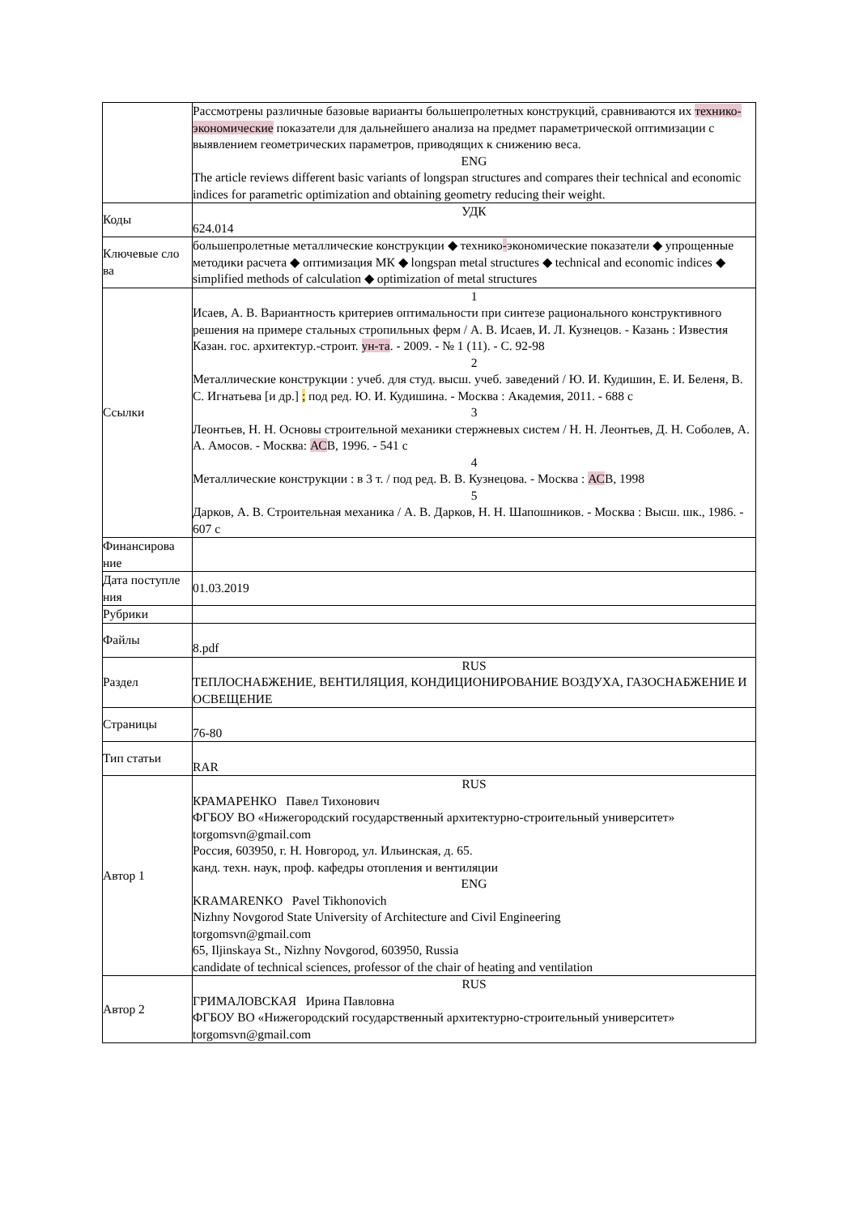| | Рассмотрены различные базовые варианты большепролетных конструкций, сравниваются их технико-экономические показатели для дальнейшего анализа на предмет параметрической оптимизации с выявлением геометрических параметров, приводящих к снижению веса. ENG The article reviews different basic variants of longspan structures and compares their technical and economic indices for parametric optimization and obtaining geometry reducing their weight. |
| Коды | УДК 624.014 |
| Ключевые сло ва | большепролетные металлические конструкции ◆ технико - экономические показатели ◆ упрощенные методики расчета ◆ оптимизация МК ◆ longspan metal structures ◆ technical and economic indices ◆ simplified methods of calculation ◆ optimization of metal structures |
| Ссылки | 1 Исаев, А. В. Вариантность критериев оптимальности при синтезе рационального конструктивного решения на примере стальных стропильных ферм / А. В. Исаев, И. Л. Кузнецов. - Казань : Известия Казан. гос. архитектур.-строит. ун-та . - 2009. - № 1 (11). - С. 92-98 2 Металлические конструкции : учеб. для студ. высш. учеб. заведений / Ю. И. Кудишин, Е. И. Беленя, В. С. Игнатьева [и др.] ; под ред. Ю. И. Кудишина. - Москва : Академия, 2011. - 688 с 3 Леонтьев, Н. Н. Основы строительной механики стержневых систем / Н. Н. Леонтьев, Д. Н. Соболев, А. А. Амосов. - Москва: АС В, 1996. - 541 с 4 Металлические конструкции : в 3 т. / под ред. В. В. Кузнецова. - Москва : АС В, 1998 5 Дарков, А. В. Строительная механика / А. В. Дарков, Н. Н. Шапошников. - Москва : Высш. шк., 1986. - 607 с |
| Финансирова ние | |
| Дата поступле ния | 01.03.2019 |
| Рубрики | |
| Файлы | 8.pdf |
| Раздел | RUS ТЕПЛОСНАБЖЕНИЕ, ВЕНТИЛЯЦИЯ, КОНДИЦИОНИРОВАНИЕ ВОЗДУХА, ГАЗОСНАБЖЕНИЕ И ОСВЕЩЕНИЕ |
| Страницы | 76-80 |
| Тип статьи | RAR |
| Автор 1 | RUS КРАМАРЕНКО Павел Тихонович ФГБОУ ВО «Нижегородский государственный архитектурно-строительный университет» torgomsvn@gmail.com Россия, 603950, г. Н. Новгород, ул. Ильинская, д. 65. канд. техн. наук, проф. кафедры отопления и вентиляции ENG KRAMARENKO Pavel Tikhonovich Nizhny Novgorod State University of Architecture and Civil Engineering torgomsvn@gmail.com 65, Iljinskaya St., Nizhny Novgorod, 603950, Russia candidate of technical sciences, professor of the chair of heating and ventilation |
| Автор 2 | RUS ГРИМАЛОВСКАЯ Ирина Павловна ФГБОУ ВО «Нижегородский государственный архитектурно-строительный университет» torgomsvn@gmail.com |